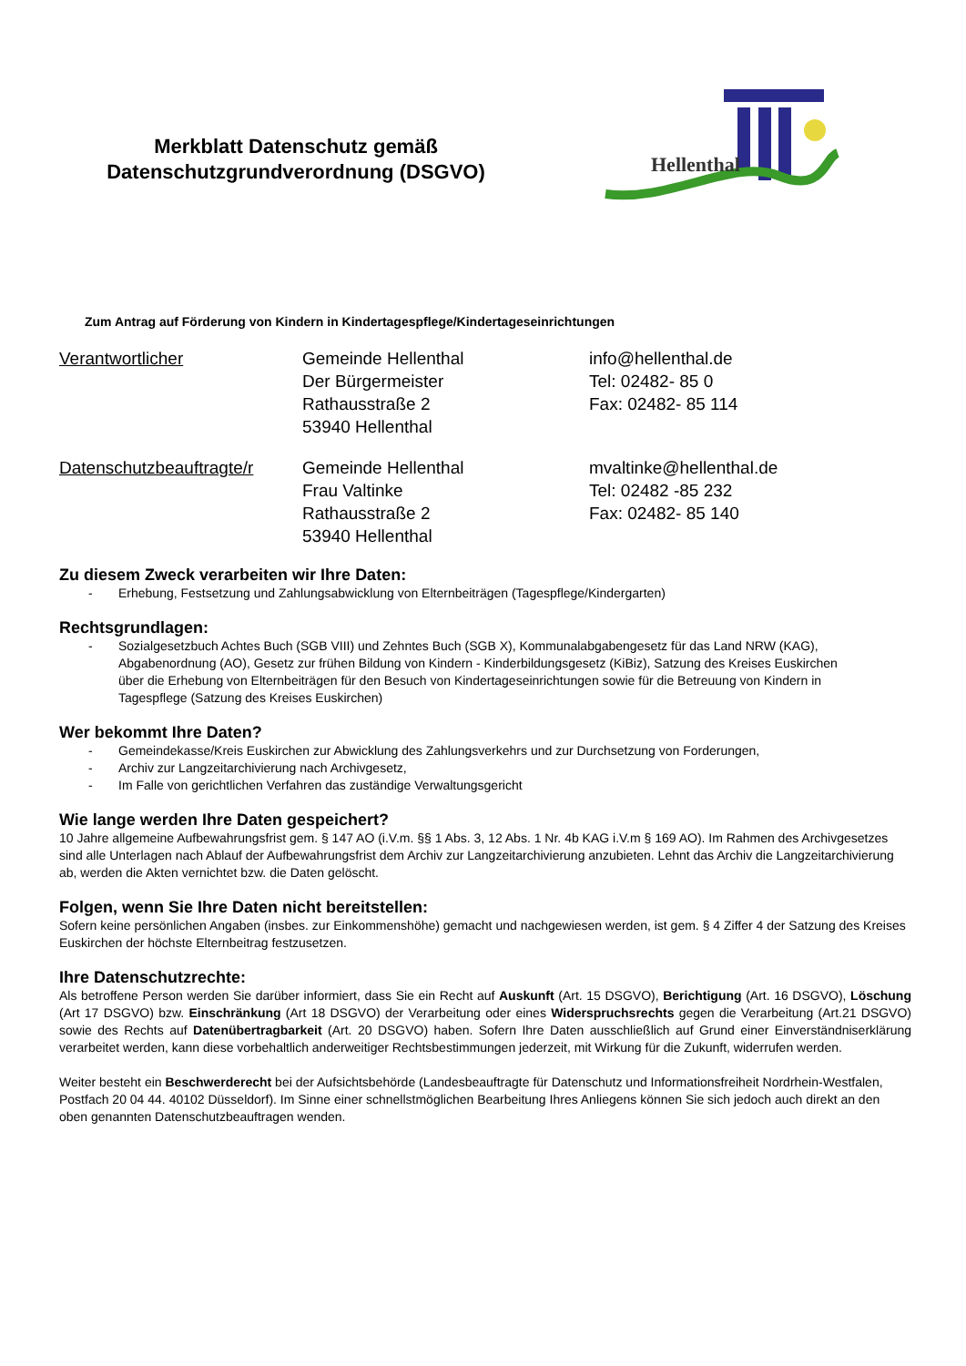Merkblatt Datenschutz gemäß
Datenschutzgrundverordnung (DSGVO)
Hellenthal
Zum Antrag auf Förderung von Kindern in Kindertagespflege/Kindertageseinrichtungen
Verantwortlicher Gemeinde Hellenthal
Der Bürgermeister
Rathausstraße 2
53940 Hellenthal
info@hellenthal.de
Tel: 02482- 85 0
Fax: 02482- 85 114
Datenschutzbeauftragte/r
Gemeinde Hellenthal
Frau Valtinke
Rathausstraße 2
53940 Hellenthal
mvaltinke@hellenthal.de
Tel: 02482 -85 232
Fax: 02482- 85 140
Zu diesem Zweck verarbeiten wir Ihre Daten:
- Erhebung, Festsetzung und Zahlungsabwicklung von Elternbeiträgen (Tagespflege/Kindergarten)
Rechtsgrundlagen:
- Sozialgesetzbuch Achtes Buch (SGB VIII) und Zehntes Buch (SGB X), Kommunalabgabengesetz für das Land NRW (KAG), Abgabenordnung (AO), Gesetz zur frühen Bildung von Kindern - Kinderbildungsgesetz (KiBiz), Satzung des Kreises Euskirchen über die Erhebung von Elternbeiträgen für den Besuch von Kindertageseinrichtungen sowie für die Betreuung von Kindern in Tagespflege (Satzung des Kreises Euskirchen)
Wer bekommt Ihre Daten?
- Gemeindekasse/Kreis Euskirchen zur Abwicklung des Zahlungsverkehrs und zur Durchsetzung von Forderungen,
- Archiv zur Langzeitarchivierung nach Archivgesetz,
- Im Falle von gerichtlichen Verfahren das zuständige Verwaltungsgericht
Wie lange werden Ihre Daten gespeichert?
10 Jahre allgemeine Aufbewahrungsfrist gem. § 147 AO (i.V.m. §§ 1 Abs. 3, 12 Abs. 1 Nr. 4b KAG i.V.m § 169 AO). Im Rahmen des Archivgesetzes sind alle Unterlagen nach Ablauf der Aufbewahrungsfrist dem Archiv zur Langzeitarchivierung anzubieten. Lehnt das Archiv die Langzeitarchivierung ab, werden die Akten vernichtet bzw. die Daten gelöscht.
Folgen, wenn Sie Ihre Daten nicht bereitstellen:
Sofern keine persönlichen Angaben (insbes. zur Einkommenshöhe) gemacht und nachgewiesen werden, ist gem. § 4 Ziffer 4 der Satzung des Kreises Euskirchen der höchste Elternbeitrag festzusetzen.
Ihre Datenschutzrechte:
Als betroffene Person werden Sie darüber informiert, dass Sie ein Recht auf Auskunft (Art. 15 DSGVO), Berichtigung (Art. 16 DSGVO), Löschung (Art 17 DSGVO) bzw. Einschränkung (Art 18 DSGVO) der Verarbeitung oder eines Widerspruchsrechts gegen die Verarbeitung (Art.21 DSGVO) sowie des Rechts auf Datenübertragbarkeit (Art. 20 DSGVO) haben. Sofern Ihre Daten ausschließlich auf Grund einer Einverständniserklärung verarbeitet werden, kann diese vorbehaltlich anderweitiger Rechtsbestimmungen jederzeit, mit Wirkung für die Zukunft, widerrufen werden.
Weiter besteht ein Beschwerderecht bei der Aufsichtsbehörde (Landesbeauftragte für Datenschutz und Informationsfreiheit Nordrhein-Westfalen, Postfach 20 04 44. 40102 Düsseldorf). Im Sinne einer schnellstmöglichen Bearbeitung Ihres Anliegens können Sie sich jedoch auch direkt an den oben genannten Datenschutzbeauftragen wenden.